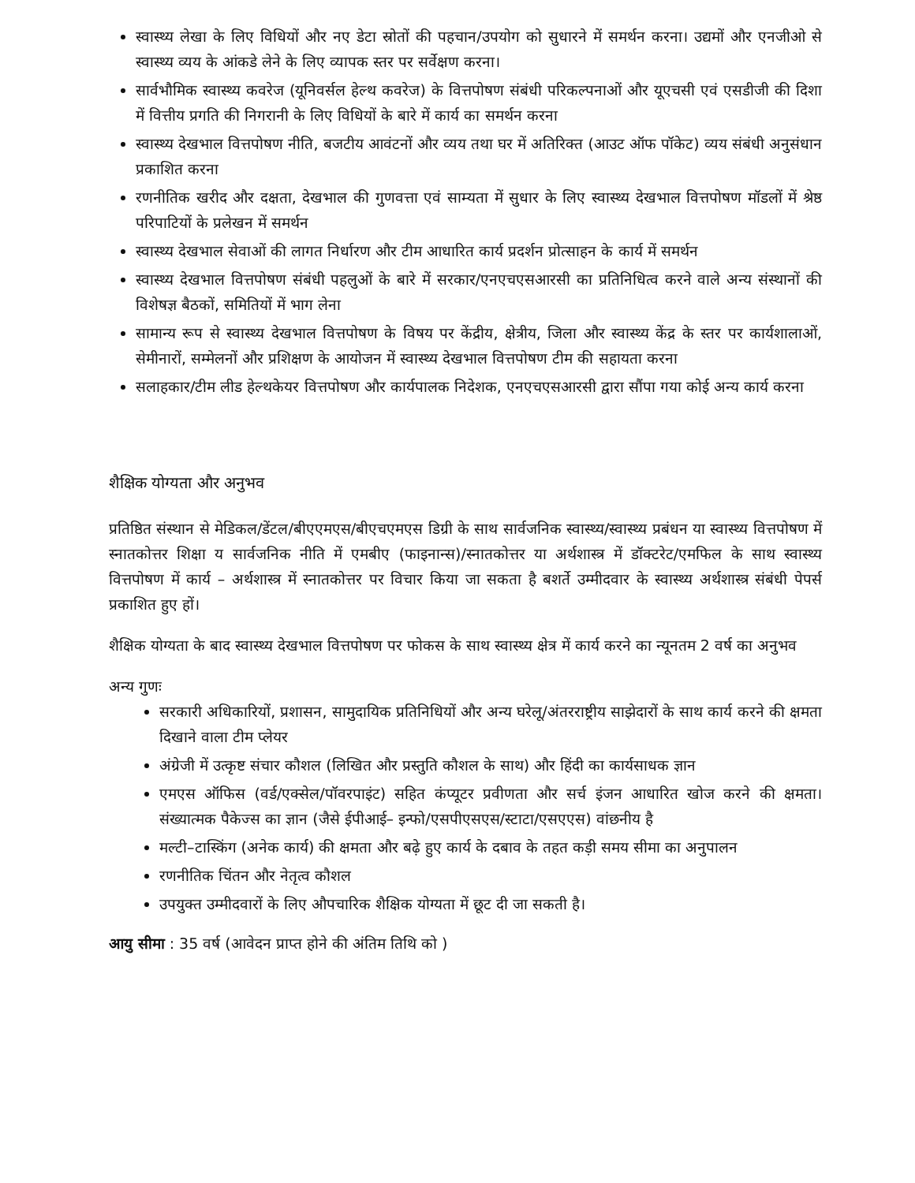स्वास्थ्य लेखा के लिए विधियों और नए डेटा स्रोतों की पहचान/उपयोग को सुधारने में समर्थन करना। उद्यमों और एनजीओ से स्वास्थ्य व्यय के आंकडे लेने के लिए व्यापक स्तर पर सर्वेक्षण करना।
सार्वभौमिक स्वास्थ्य कवरेज (यूनिवर्सल हेल्थ कवरेज) के वित्तपोषण संबंधी परिकल्पनाओं और यूएचसी एवं एसडीजी की दिशा में वित्तीय प्रगति की निगरानी के लिए विधियों के बारे में कार्य का समर्थन करना
स्वास्थ्य देखभाल वित्तपोषण नीति, बजटीय आवंटनों और व्यय तथा घर में अतिरिक्त (आउट ऑफ पॉकेट) व्यय संबंधी अनुसंधान प्रकाशित करना
रणनीतिक खरीद और दक्षता, देखभाल की गुणवत्ता एवं साम्यता में सुधार के लिए स्वास्थ्य देखभाल वित्तपोषण मॉडलों में श्रेष्ठ परिपाटियों के प्रलेखन में समर्थन
स्वास्थ्य देखभाल सेवाओं की लागत निर्धारण और टीम आधारित कार्य प्रदर्शन प्रोत्साहन के कार्य में समर्थन
स्वास्थ्य देखभाल वित्तपोषण संबंधी पहलुओं के बारे में सरकार/एनएचएसआरसी का प्रतिनिधित्व करने वाले अन्य संस्थानों की विशेषज्ञ बैठकों, समितियों में भाग लेना
सामान्य रूप से स्वास्थ्य देखभाल वित्तपोषण के विषय पर केंद्रीय, क्षेत्रीय, जिला और स्वास्थ्य केंद्र के स्तर पर कार्यशालाओं, सेमीनारों, सम्मेलनों और प्रशिक्षण के आयोजन में स्वास्थ्य देखभाल वित्तपोषण टीम की सहायता करना
सलाहकार/टीम लीड हेल्थकेयर वित्तपोषण और कार्यपालक निदेशक, एनएचएसआरसी द्वारा सौंपा गया कोई अन्य कार्य करना
शैक्षिक योग्यता और अनुभव
प्रतिष्ठित संस्थान से मेडिकल/डेंटल/बीएएमएस/बीएचएमएस डिग्री के साथ सार्वजनिक स्वास्थ्य/स्वास्थ्य प्रबंधन या स्वास्थ्य वित्तपोषण में स्नातकोत्तर शिक्षा य सार्वजनिक नीति में एमबीए (फाइनान्स)/स्नातकोत्तर या अर्थशास्त्र में डॉक्टरेट/एमफिल के साथ स्वास्थ्य वित्तपोषण में कार्य – अर्थशास्त्र में स्नातकोत्तर पर विचार किया जा सकता है बशर्ते उम्मीदवार के स्वास्थ्य अर्थशास्त्र संबंधी पेपर्स प्रकाशित हुए हों।
शैक्षिक योग्यता के बाद स्वास्थ्य देखभाल वित्तपोषण पर फोकस के साथ स्वास्थ्य क्षेत्र में कार्य करने का न्यूनतम 2 वर्ष का अनुभव
अन्य गुणः
सरकारी अधिकारियों, प्रशासन, सामुदायिक प्रतिनिधियों और अन्य घरेलू/अंतरराष्ट्रीय साझेदारों के साथ कार्य करने की क्षमता दिखाने वाला टीम प्लेयर
अंग्रेजी में उत्कृष्ट संचार कौशल (लिखित और प्रस्तुति कौशल के साथ) और हिंदी का कार्यसाधक ज्ञान
एमएस ऑफिस (वर्ड/एक्सेल/पॉवरपाइंट) सहित कंप्यूटर प्रवीणता और सर्च इंजन आधारित खोज करने की क्षमता। संख्यात्मक पैकेज्स का ज्ञान (जैसे ईपीआई– इन्फो/एसपीएसएस/स्टाटा/एसएएस) वांछनीय है
मल्टी–टास्किंग (अनेक कार्य) की क्षमता और बढ़े हुए कार्य के दबाव के तहत कड़ी समय सीमा का अनुपालन
रणनीतिक चिंतन और नेतृत्व कौशल
उपयुक्त उम्मीदवारों के लिए औपचारिक शैक्षिक योग्यता में छूट दी जा सकती है।
आयु सीमा : 35 वर्ष (आवेदन प्राप्त होने की अंतिम तिथि को )